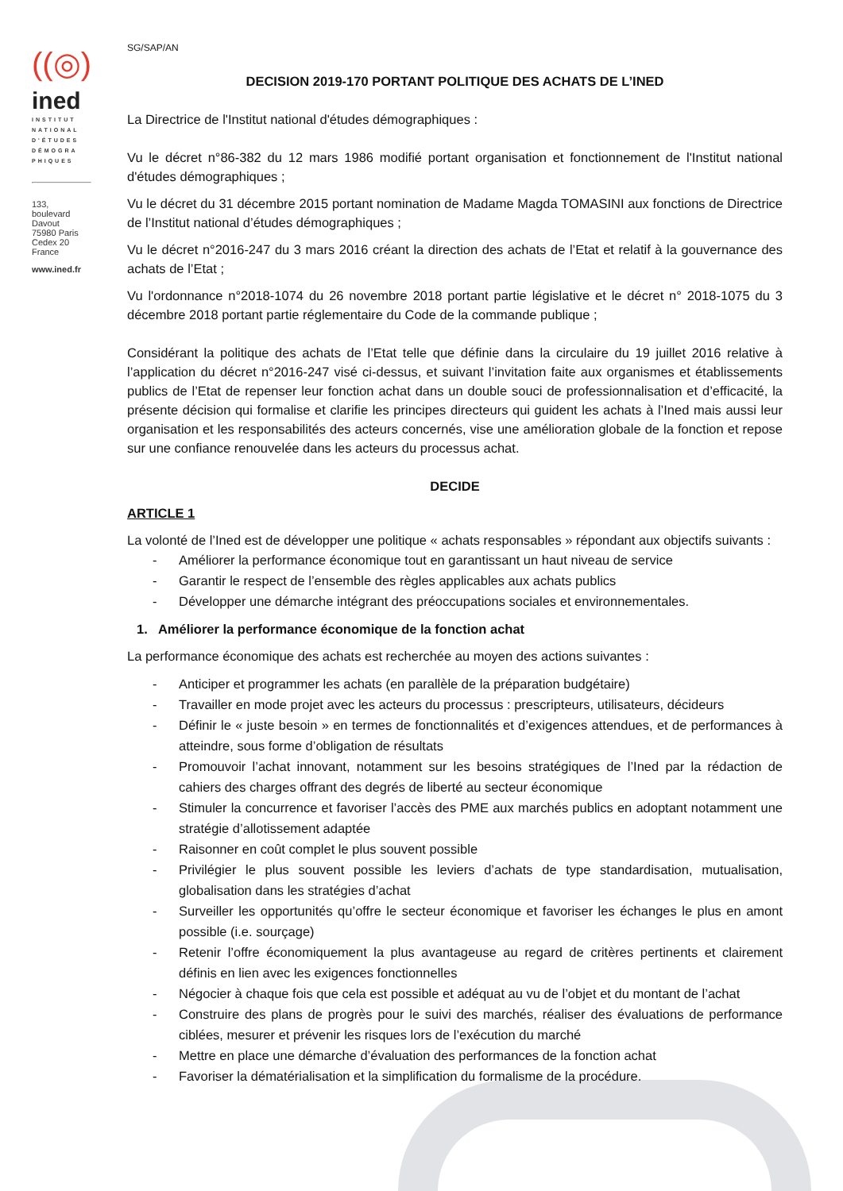((◎)
ined
INSTITUT NATIONAL D'ÉTUDES DÉMOGRA PHIQUES
133,
boulevard
Davout
75980 Paris
Cedex 20
France
www.ined.fr
SG/SAP/AN
DECISION 2019-170 PORTANT POLITIQUE DES ACHATS DE L’INED
La Directrice de l'Institut national d'études démographiques :
Vu le décret n°86-382 du 12 mars 1986 modifié portant organisation et fonctionnement de l'Institut national d'études démographiques ;
Vu le décret du 31 décembre 2015 portant nomination de Madame Magda TOMASINI aux fonctions de Directrice de l’Institut national d’études démographiques ;
Vu le décret n°2016-247 du 3 mars 2016 créant la direction des achats de l’Etat et relatif à la gouvernance des achats de l’Etat ;
Vu l'ordonnance n°2018-1074 du 26 novembre 2018 portant partie législative et le décret n° 2018-1075 du 3 décembre 2018 portant partie réglementaire du Code de la commande publique ;
Considérant la politique des achats de l’Etat telle que définie dans la circulaire du 19 juillet 2016 relative à l’application du décret n°2016-247 visé ci-dessus, et suivant l’invitation faite aux organismes et établissements publics de l’Etat de repenser leur fonction achat dans un double souci de professionnalisation et d’efficacité, la présente décision qui formalise et clarifie les principes directeurs qui guident les achats à l’Ined mais aussi leur organisation et les responsabilités des acteurs concernés, vise une amélioration globale de la fonction et repose sur une confiance renouvelée dans les acteurs du processus achat.
DECIDE
ARTICLE 1
La volonté de l’Ined est de développer une politique « achats responsables » répondant aux objectifs suivants :
- Améliorer la performance économique tout en garantissant un haut niveau de service
- Garantir le respect de l’ensemble des règles applicables aux achats publics
- Développer une démarche intégrant des préoccupations sociales et environnementales.
1. Améliorer la performance économique de la fonction achat
La performance économique des achats est recherchée au moyen des actions suivantes :
- Anticiper et programmer les achats (en parallèle de la préparation budgétaire)
- Travailler en mode projet avec les acteurs du processus : prescripteurs, utilisateurs, décideurs
- Définir le « juste besoin » en termes de fonctionnalités et d’exigences attendues, et de performances à atteindre, sous forme d’obligation de résultats
- Promouvoir l’achat innovant, notamment sur les besoins stratégiques de l’Ined par la rédaction de cahiers des charges offrant des degrés de liberté au secteur économique
- Stimuler la concurrence et favoriser l’accès des PME aux marchés publics en adoptant notamment une stratégie d’allotissement adaptée
- Raisonner en coût complet le plus souvent possible
- Privilégier le plus souvent possible les leviers d’achats de type standardisation, mutualisation, globalisation dans les stratégies d’achat
- Surveiller les opportunités qu’offre le secteur économique et favoriser les échanges le plus en amont possible (i.e. sourçage)
- Retenir l’offre économiquement la plus avantageuse au regard de critères pertinents et clairement définis en lien avec les exigences fonctionnelles
- Négocier à chaque fois que cela est possible et adéquat au vu de l’objet et du montant de l’achat
- Construire des plans de progrès pour le suivi des marchés, réaliser des évaluations de performance ciblées, mesurer et prévenir les risques lors de l’exécution du marché
- Mettre en place une démarche d’évaluation des performances de la fonction achat
- Favoriser la dématérialisation et la simplification du formalisme de la procédure.